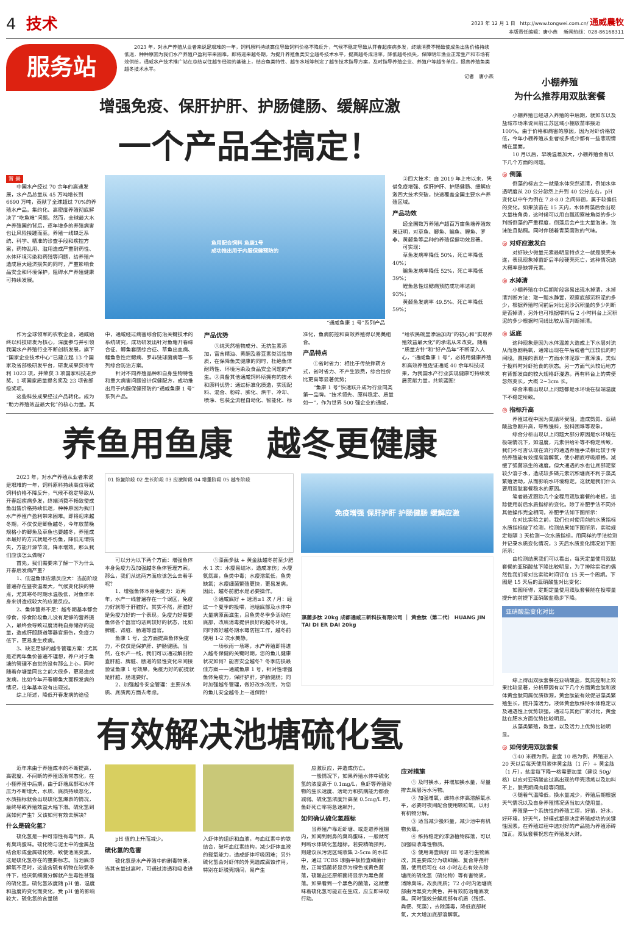4 技术
2023 年 12 月 1 日 http://www.tongwei.com.cn/ 通威農牧
本版责任编辑：唐小燕 新闻热线：028-86168311
服务站
2023 年，对水产养殖从业者来说是艰难的一年，饲料原料持续高位导致饲料价格不降反升，气候不稳定导致从开春起疾病多发，终端消费不畅致使成鱼出售价格持续低迷，种种原因为我们水产养殖户盈利带来困难。即将迎来越冬期，为提升养殖鱼类安全越冬技术水平，提高越冬成活率，降低越冬损失，保障明年渔业正常生产和市场有效供给，通威水产技术推广站在总结以往越冬经验的基础上，结合鱼类特性、越冬水域等制定了越冬技术指导方案，及时指导养殖企业、养殖户等越冬单位，提高养殖鱼类越冬技术水平。
记者　唐小燕
增强免疫、保肝护肝、护肠健肠、缓解应激
一个产品全搞定！
背 景
中国水产经过 70 余年的高速发展，水产品总量从 45 万吨增长到 6690 万吨，贡献了全球超过 70%的养殖水产品。集约化、高密度养殖彻底解决了“吃鱼难”问题。然而，全球最大水产养殖国的背后，逐年增多的养殖病害也让风险接踵而至。养殖一线缺乏系统、科学、精准的诊查手段和疾控方案，药物乱用、滥用造成严重耐药性、水体环境污染和药残等问题，给养殖户造成巨大经济损失的同时，严重影响食品安全和环境保护，阻碍水产养殖健康可持续发展。
鱼用配合饲料 鱼康1号
成功推出用于内服保健预防的
“通威鱼康 1 号”系列产品
②四大技术：自 2019 年上市以来，凭借免疫增强、保肝护肝、护肠健肠、缓解应激四大技术突破，快速覆盖全国主要水产养殖区域。
产品功效
经全国数万养殖户超百万亩鱼塘养殖效果证明，对草鱼、鲫鱼、鳊鱼、鲤鱼、罗非、黄颡鱼等品种的养殖保健功效显著。
可实现：
草鱼发病率降低 50%，死亡率降低 40%；
鳊鱼发病率降低 52%，死亡率降低 39%；
鲤鱼急性烂鳃病预防成功率达到 93%；
黄颡鱼发病率 49.5%、死亡率降低 59%；
作为全球领军的农牧企业，通威始终以科技研发为核心，深度参与并引领我国水产养殖行业不断创新发展，旗下“国家企业技术中心”已建立起 13 个国家及省部级研发平台，研发成果获得专利 1023 项，并荣获 3 项国家科技进步奖、1 项国家质量提名奖及 23 项省部级奖项。
这些科技成果经过产品转化，成为“助力养殖效益最大化”的核心力量。其中，通威经过病害综合防治关键技术的系统研究，成功研发出针对鱼塘开春综合征、鲫鱼套肠综合征、草鱼出血病、鲤鱼急性烂鳃病、罗非链球菌病等一系列综合防治方案。
针对不同养殖品种和自身生物特性和重大病害问题设计保健配方，成功推出用于内服保健预防的“通威鱼康 1 号”系列产品。
产品优势
①纯天然植物成分、无抗生素添加，富含精油、黄酮及香豆素类活性物质，在保障鱼类健康的同时，杜绝鱼体耐药性、环境污染及食品安全问题的产生。②具备其他通威饲料所拥有的技术和原料优势：通过标准化质造，实现配料、混合、粉碎、膨化、烘干、冷却、喷涂、包装全流程自动化、智能化、标准化，鱼病防控和高效养殖得以完美组合。
产品特点
①省时省力：相比于传统拌药方式，省时省力、不产生浪费，综合性价比更高等显著优势；
“鱼康 1 号”快速跃升成为行业同类第一品牌。“技术领先、原料稳定、质量如一”，作为世界 500 强企业的通威，“给农民碗里添油加肉”的初心和“实现养殖效益最大化”的承诺从未改变。随着“质量方针”和“好产品年”不断深入人心，“通威鱼康 1 号”，必将用健康养殖和高效养殖佐证通威 40 余年科技成果，为我国水产行业实现健康可持续发展贡献力量，共筑蓝图！
养鱼用鱼康　越冬更健康
2023 年，对水产养殖从业者来说是艰难的一年，饲料原料持续高位导致饲料价格不降反升，气候不稳定导致从开春起疾病多发，终端消费不畅致使成鱼出售价格持续低迷，种种原因为我们水产养殖户盈利带来困难。即将迎来越冬期，不仅仅是鲫鱼越冬，今年放苗晚规格小的鲫鱼及草鱼也要越冬，养殖成本最好的方式就是不伤鱼，降低无谓损失，方能开源节流，降本增效。那么我们应该怎么做呢？
首先，我们需要来了解一下为什么开春后发病严重？
1、低温鱼体应激反应大：当前阶段普遍存在昼夜温差大，气候变化快的特点，尤其寒冬时期水温极低，对鱼体本身来讲造成较大的应激反应。
2、鱼体营养不足：越冬期基本都会停食，停食阶段鱼儿没有足够的营养摄入，最终会导致过度消耗自身储存的能量，造成肝胆肠道等器官损伤，免疫力低下，更易发生疾病。
3、缺乏足够的越冬管理方案：尤其是近两年鱼价普遍不理想，养户对于鱼塘的管理不自觉的没有那么上心，同时随着存塘量同比之前大很多，更易造成发病，比如今年开春鲫鱼大面积发病的情况，往年基本没有出现过。
综上所述，降低开春发病的途径
01 恢复阶段 02 生长阶段 03 应激阶段 04 增重阶段 05 越冬阶段
免疫增强 保肝护肝 护肠健肠 缓解应激
可以分为以下两个方面：增强鱼体本身免疫力及加强越冬鱼体管理方案。那么，我们从这两方面应该怎么去着手呢？
1、增强鱼体本身免疫力：近两年，水产一线普遍存在一个误区，免疫力好就等于肝脏好。其实不然，肝脏好是免疫力好的一个表现，免疫力好需要鱼体各个器官均达到较好的状态，比如脾脏、肾脏、肠道等器官。
鱼康 1 号，全方面提高鱼体免疫力，不仅仅是保护肝、护肠健肠。当然，在水产一线，我们可以通过解剖检查肝脏、脾脏、肠道的显性变化来间接验证鱼康 1 号效果，免疫力好的前提就是肝脏、肠道要好。
2、加强越冬安全管理：主要从水质、底质两方面去考虑。
①藻菌多肽 + 黄金肽越冬前至少肥水 1 次：水瘦易结冰，造成冻伤；水瘦氨氮高，鱼类中毒；水瘦溶氧低，鱼类缺氧；水瘦细菌繁殖更快，更易发病。因此，越冬前肥水是必要操作。
②通威底好 + 速消≥1 次 / 月：经过一个夏季的投喂，池塘底部及水体中大量病原菌滋生，且鱼类冬季多活动在底部，改底消毒提供良好的越冬环境。同时做好越冬期水霉防控工作，越冬前使用 1-2 次水美静。
一场秋雨一场寒，水产养殖即将进入越冬保健的关键时期，您的鱼儿健康状况如何？能否安全越冬？冬季防损最佳方案——通威鱼康 1 号，针对性增强鱼体免疫力，保肝护肝，护肠健肠；同时加强越冬管理，做好改水改底，为您的鱼儿安全越冬上一道保险！
藻菌多肽 20kg 成都通威三新科技有限公司 ｜ 黄金肽（第二代） HUANG JIN TAI DI ER DAI 20kg
有效解决池塘硫化氢
近年来由于养殖成本的不断提高，高密度、不间断的养殖逐渐常态化，在小棚养殖中后期，由于虾塘底部和水体压力不断增大，水质、底质持续恶化，水质指标就会出现硫化氢爆表的情况，最终导致养殖效益大幅下滑。硫化氢到底如何产生？又该如何有效去解决？
什么是硫化氢？
硫化氢是一种可溶性有毒气体，具有臭鸡蛋味。硫化物与泥土中的金属盐结合形成金属硫化物，致使池底变黑，这是硫化氢存在的重要标志。当池底溶解氧不足时，这些含硫有机物在缺氧条件下，经厌氧细菌分解就产生毒性甚强的硫化氢。硫化氢浓度随 pH 值、温度和盐度的变化而变化，受 pH 值的影响较大，硫化氢的含量随
　
　
pH 值的上升而减少。
硫化氢的危害
硫化氢是水产养殖中的剧毒物质，当其含量过高时，可通过渗透和吸收进入虾体的组织和血液，与血红素中的铁结合，破坏血红素结构，减少虾体血液的载氧能力，造成虾体呼吸困难；另外硫化氢会对虾体的外壳造成腐蚀作用，特别在虾脱壳期间，易产生
应激反应，并造成伤亡。
一般情况下，如果养殖水体中硫化氢的浓度高于 0.1mg/L，鱼虾等养殖动物的生长速度、活动力和抗病能力都会减弱。硫化氢浓度升高至 0.5mg/L 时，鱼虾死亡率将急速飙升。
如何确认硫化氢超标
当养殖户靠近虾塘、或走进养殖棚内，如闻到刺鼻的臭鸡蛋味，一般就可判断水体硫化氢超标。若要精确预判，则建议从污泥区域收集 2-5cm 的水样中，通过 TCBS 琼脂平板检查细菌计数，正常弧菌将显示为绿色或黄色菌落，硫酸盐还原细菌将显示为黑色菌落。如果看到一个黑色的菌落，这就意味着硫化氢可能正在生成，应立即采取行动。
应对措施
① 及时换水，并增加换水量，尽量排去底层污水污物。
② 加强增氧，维持水体高溶解氧水平，必要时夜间配合使用颗粒氧，以利有机物分解。
③ 适当减少投料量，减少池中有机物负载。
④ 维持稳定的浮游植物群落，可以加强吸收毒性物质。
⑤ 使用海壹底好 III 号进行生物底改，其主要成分为硫细菌、复合芽孢杆菌，使用后可在 48 小时左右有效去除塘底的硫化氢（硫化物）等有害物质，消除臭味，改良底质；72 小时内池塘底部由污黑变为黄色，并有效防治塘底发臭。同时强效分解底部有机质（残饵、粪便、死藻），去除藻毒，降低底部耗氧，大大增加底部溶解氧。
小棚养殖
为什么推荐用双肽套餐
小棚养殖已经进入养殖的中后期，就如东以及盐城市场来说目前江苏区域小棚放苗率接近 100%。由于价格和病害的原因，因为对虾价格较低，今年小棚养殖从业者或多或少都有一些悲观情绪在里面。
10 月以后，早晚温差加大，小棚养殖会有以下几个方面的问题。
◎ 倒藻
倒藻的标志之一就是水体突然返清，例如水体透明度从 20 公分忽然上升到 40 公分左右，pH 变化以中午为例在 7.8-8.0 之间徘徊，属于较偏低的变化。如果放苗在 15 天内，水体倒藻后会出现大量枝角类，这时候可以用白瓢观察枝角类的多少判断倒藻的严重程度，倒藻后会产生大量泡沫，泡沫脏且黏稠。同时伴随着青菜腐败的气味。
◎ 对虾应激发白
对虾缺少微量元素最明显特点之一就是脱壳未遂，表现现象掉苗虾后半段硬壳死亡，这种情况绝大概率是缺钾元素。
◎ 水掉清
小棚养殖在中后期阶段容易出现水掉清，水掉清判断方法：取一瓢水静置，观察底部沉积泥的多少，根据养殖时间前后对比泥沙沉积量的多少判断是否掉清，另外也可根据喂料后 2 小时料台上沉积泥的多少根据时间线比较从而判断掉清。
◎ 返底
这种现象是因为水体温差大造成上下水层对流从而急剧耗氧，通常出现在午后或者气压较低的时间段。直接的表现一方面水体泥浆一直浑浊，类似于投料时对虾抢食的状态。另一方面气头较远地方有背部发白的较大规格虾漫游。再有料台上的粪便忽然变长，大概 2~3cm 长。
综合来看出现以上问题都是水环境在极端温度下不稳定所致。
◎ 指标升高
养殖过程中因为氮循环受阻，造成氨氮、亚硝酸盐急剧升高，导致慢料，投料困难等现象。
综合分析出现以上问题大部分原因是水环境在极端情况下，如温度，元素供给补等不稳定所致，我们不可否认现在流行的通透养殖手法相比较于传统养殖能有效提高溶解氧，使小棚底呼吸顺畅，减缓了弧菌滋生的速度。但大通透的水也让底部泥浆较少溶于水，造成较多磷元素沉积塘底不利于藻类繁殖活动，从而影响水环境稳定。这就是我们什么要用双肽套餐稳水的原因。
笔者最近跟踪几个全程用双肽套餐的老板，追踪使用前后水质指标的变化。除了补肥手法不同外其他操作完全相同，补肥手法如下图所示：
在对比实验之前，我们也对使用前的水质指标水质指标做了检测，检测结果如下图所示，实验规定每隔 3 天检测一次水质指标，用同样的手法检测并记录水质变化情况，3 天后水质变化情况如下图所示：
由检测结果我们可以看出，每天定量使用双肽套餐的亚硝酸盐下降比较明显，为了排除实验的偶然性我们将对比实验时间订在 15 天一个周期。下图是 15 天后的亚硝酸盐对比变化：
如图所得，定期定量使用双肽套餐能在投喂量提升的前提下亚硝酸盐稳步下降。
亚硝酸盐变化对比
综上得出双肽套餐在亚硝酸盐，氨氮控制上效果比较显著，分析原因有以下几个方面黄金肽和液体黄金肽同属优质碳源，黄金肽能有效促进藻类繁殖生长，提升藻活力。液体黄金肽维持水体稳定以及通透性上优势较强。通过与其他厂家对比，黄金肽在肥水方面优势比较明显。
从藻类繁殖，数量，以及活力上优势比较明显。
◎ 如何使用双肽套餐
①40 米棚为例，盐度 10 格为例，养殖进入 20 天以后每天使用液体黄金肽（1 斤）+ 黄金肽（1 斤），盐度每下降一格需要加量（建议 50g/ 格）以应对亚硝酸盐过高出现的甲壳溃疡以及加料不上，脱壳期间肉段等问题。
②随着气温降低，换水量减少，养殖后期根据天气情况以及自身养殖情况适当加大使用量。
养殖是一个系统性的养殖工程，好苗，好水，好环境，好天气，好模式都是决定养殖成功的关键性因素。在养殖过程中选对好的产品能为养殖添砖加瓦，双肽套餐祝您在养殖发大财。